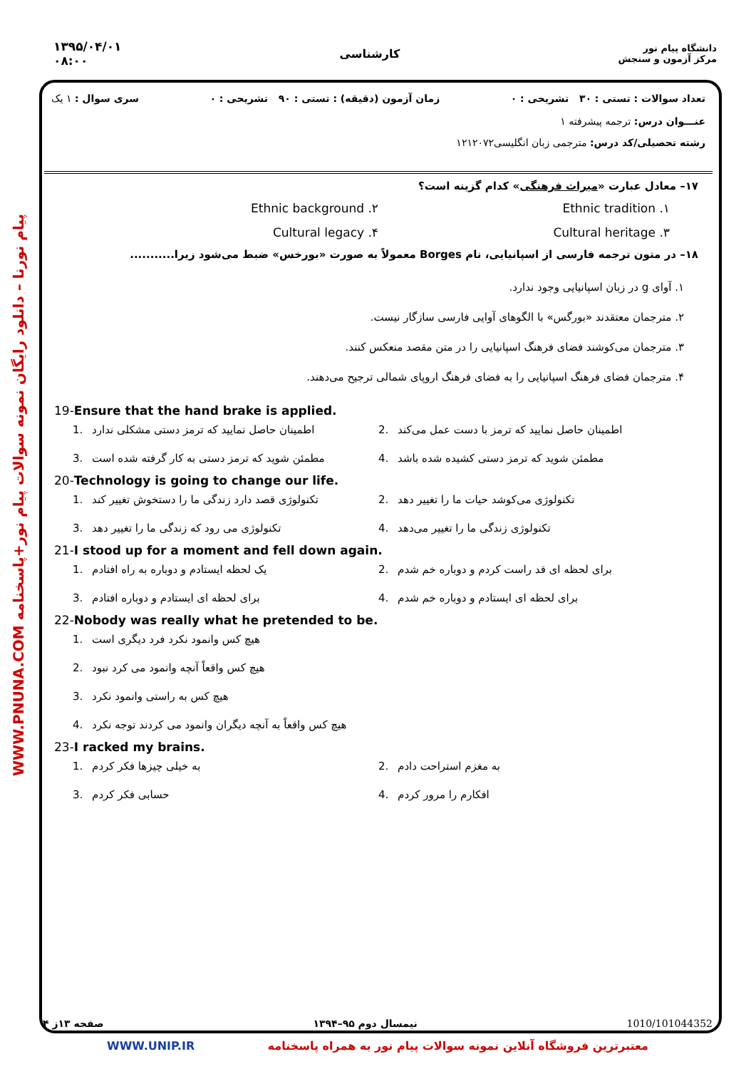۱۳۹۵/۰۴/۰۱
۰۸:۰۰
کارشناسی
دانشگاه پیام نور
مرکز آزمون و سنجش
WWW.PNUNA.COM پیام نورنا – دانلود رایگان نمونه سوالات پیام نور+پاسخنامه
تعداد سوالات : تستی : ۳۰ تشریحی : ۰ زمان آزمون (دقیقه) : تستی : ۹۰ تشریحی : ۰ سری سوال : ۱ یک
عنـــوان درس: ترجمه پیشرفته ۱
رشته تحصیلی/کد درس: مترجمی زبان انگلیسی۱۲۱۲۰۷۲
۱۷– معادل عبارت «میراث فرهنگی» کدام گزینه است؟
۱. Ethnic tradition
۲. Ethnic background
۳. Cultural heritage
۴. Cultural legacy
۱۸– در متون ترجمه فارسی از اسپانیایی، نام Borges معمولاً به صورت «بورخس» ضبط می‌شود زیرا...........
۱. آوای g در زبان اسپانیایی وجود ندارد.
۲. مترجمان معتقدند «بورگس» با الگوهای آوایی فارسی سازگار نیست.
۳. مترجمان می‌کوشند فضای فرهنگ اسپانیایی را در متن مقصد منعکس کنند.
۴. مترجمان فضای فرهنگ اسپانیایی را به فضای فرهنگ اروپای شمالی ترجیح می‌دهند.
19-Ensure that the hand brake is applied.
1. اطمینان حاصل نمایید که ترمز دستی مشکلی ندارد
2. اطمینان حاصل نمایید که ترمز با دست عمل می‌کند
3. مطمئن شوید که ترمز دستی به کار گرفته شده است
4. مطمئن شوید که ترمز دستی کشیده شده باشد
20-Technology is going to change our life.
1. تکنولوژی قصد دارد زندگی ما را دستخوش تغییر کند
2. تکنولوژی می‌کوشد حیات ما را تغییر دهد
3. تکنولوژی می رود که زندگی ما را تغییر دهد
4. تکنولوژی زندگی ما را تغییر می‌دهد
21-I stood up for a moment and fell down again.
1. یک لحظه ایستادم و دوباره به راه افتادم
2. برای لحظه ای قد راست کردم و دوباره خم شدم
3. برای لحظه ای ایستادم و دوباره افتادم
4. برای لحظه ای ایستادم و دوباره خم شدم
22-Nobody was really what he pretended to be.
1. هیچ کس وانمود نکرد فرد دیگری است
2. هیچ کس واقعاً آنچه وانمود می کرد نبود
3. هیچ کس به راستی وانمود نکرد
4. هیچ کس واقعاً به آنچه دیگران وانمود می کردند توجه نکرد
23-I racked my brains.
1. به خیلی چیزها فکر کردم
2. به مغزم استراحت دادم
3. حسابی فکر کردم
4. افکارم را مرور کردم
1010/101044352 نیمسال دوم ۹۵–۱۳۹۴ صفحه ۱۳ز ۴
WWW.UNIP.IR معتبرترین فروشگاه آنلاین نمونه سوالات پیام نور به همراه پاسخنامه